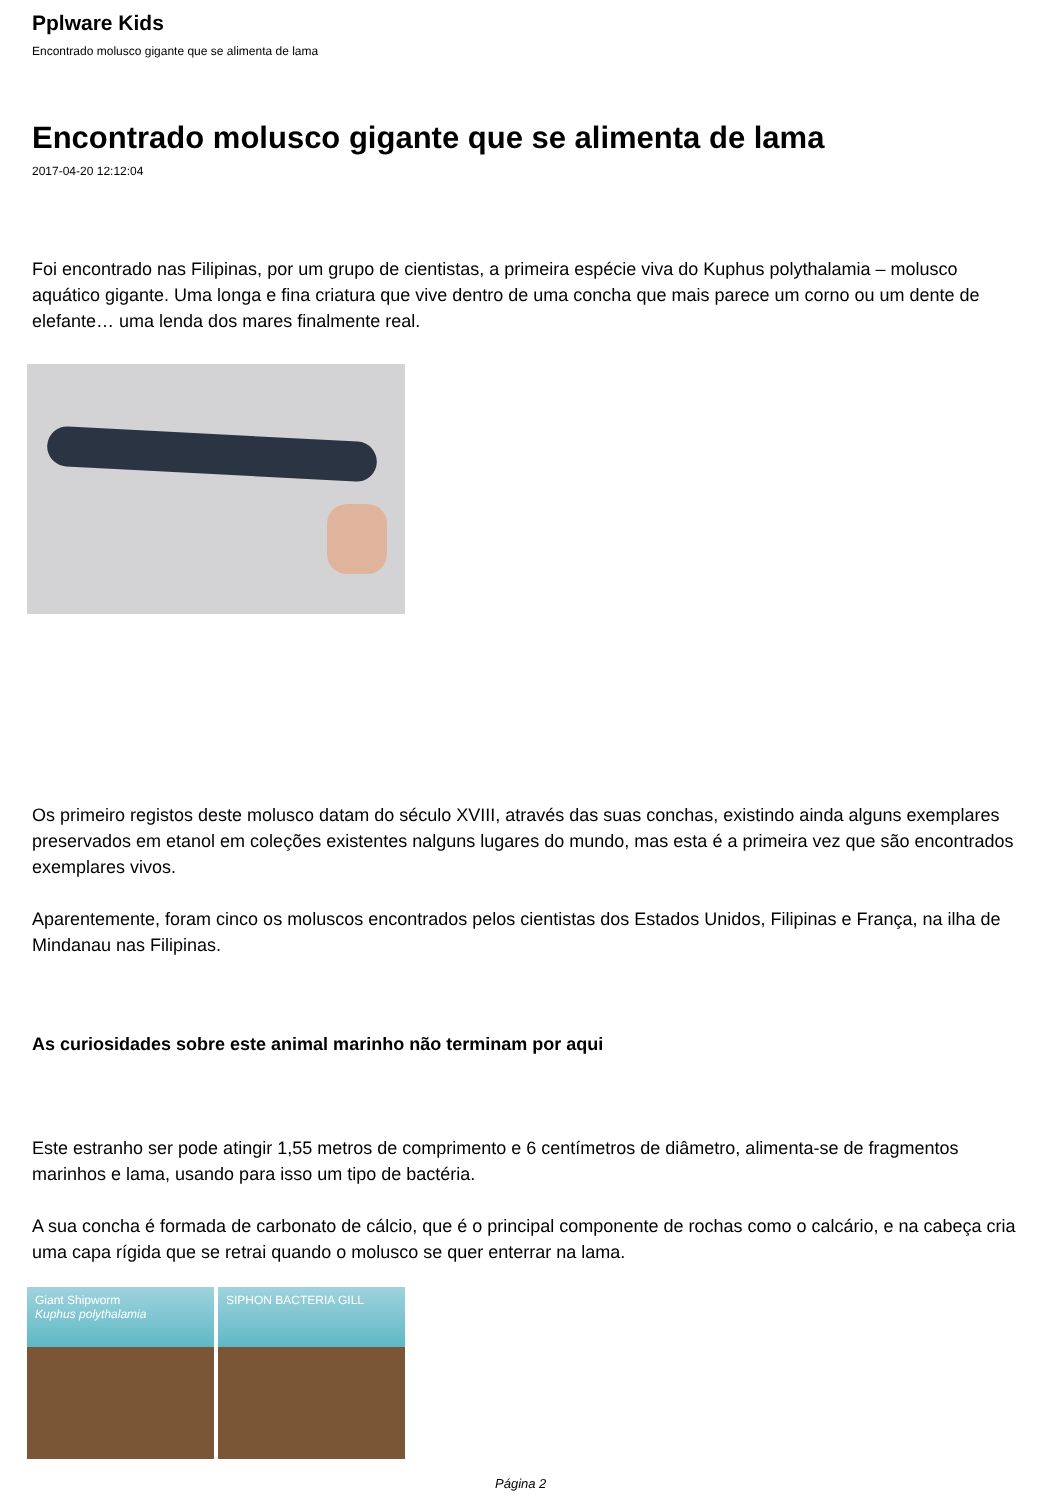Pplware Kids
Encontrado molusco gigante que se alimenta de lama
Encontrado molusco gigante que se alimenta de lama
2017-04-20 12:12:04
Foi encontrado nas Filipinas, por um grupo de cientistas, a primeira espécie viva do Kuphus polythalamia – molusco aquático gigante. Uma longa e fina criatura que vive dentro de uma concha que mais parece um corno ou um dente de elefante… uma lenda dos mares finalmente real.
Os primeiro registos deste molusco datam do século XVIII, através das suas conchas, existindo ainda alguns exemplares preservados em etanol em coleções existentes nalguns lugares do mundo, mas esta é a primeira vez que são encontrados exemplares vivos.
Aparentemente, foram cinco os moluscos encontrados pelos cientistas dos Estados Unidos, Filipinas e França, na ilha de Mindanau nas Filipinas.
As curiosidades sobre este animal marinho não terminam por aqui
Este estranho ser pode atingir 1,55 metros de comprimento e 6 centímetros de diâmetro, alimenta-se de fragmentos marinhos e lama, usando para isso um tipo de bactéria.
A sua concha é formada de carbonato de cálcio, que é o principal componente de rochas como o calcário, e na cabeça cria uma capa rígida que se retrai quando o molusco se quer enterrar na lama.
Giant Shipworm
Kuphus polythalamia
SIPHON BACTERIA GILL
Página 2